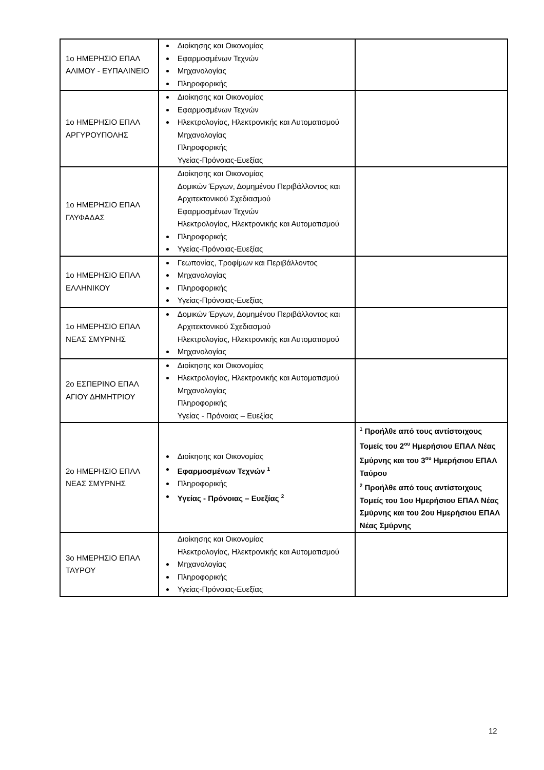| 1ο ΗΜΕΡΗΣΙΟ ΕΠΑΛ ΑΛΙΜΟΥ - ΕΥΠΑΛΙΝΕΙΟ | Διοίκησης και Οικονομίας Εφαρμοσμένων Τεχνών Μηχανολογίας Πληροφορικής | |
| 1ο ΗΜΕΡΗΣΙΟ ΕΠΑΛ ΑΡΓΥΡΟΥΠΟΛΗΣ | Διοίκησης και Οικονομίας Εφαρμοσμένων Τεχνών Ηλεκτρολογίας, Ηλεκτρονικής και Αυτοματισμού Μηχανολογίας Πληροφορικής Υγείας-Πρόνοιας-Ευεξίας | |
| 1ο ΗΜΕΡΗΣΙΟ ΕΠΑΛ ΓΛΥΦΑΔΑΣ | Διοίκησης και Οικονομίας Δομικών Έργων, Δομημένου Περιβάλλοντος και Αρχιτεκτονικού Σχεδιασμού Εφαρμοσμένων Τεχνών Ηλεκτρολογίας, Ηλεκτρονικής και Αυτοματισμού Πληροφορικής Υγείας-Πρόνοιας-Ευεξίας | |
| 1ο ΗΜΕΡΗΣΙΟ ΕΠΑΛ ΕΛΛΗΝΙΚΟΥ | Γεωπονίας, Τροφίμων και Περιβάλλοντος Μηχανολογίας Πληροφορικής Υγείας-Πρόνοιας-Ευεξίας | |
| 1ο ΗΜΕΡΗΣΙΟ ΕΠΑΛ ΝΕΑΣ ΣΜΥΡΝΗΣ | Δομικών Έργων, Δομημένου Περιβάλλοντος και Αρχιτεκτονικού Σχεδιασμού Ηλεκτρολογίας, Ηλεκτρονικής και Αυτοματισμού Μηχανολογίας | |
| 2ο ΕΣΠΕΡΙΝΟ ΕΠΑΛ ΑΓΙΟΥ ΔΗΜΗΤΡΙΟΥ | Διοίκησης και Οικονομίας Ηλεκτρολογίας, Ηλεκτρονικής και Αυτοματισμού Μηχανολογίας Πληροφορικής Υγείας - Πρόνοιας – Ευεξίας | |
| 2ο ΗΜΕΡΗΣΙΟ ΕΠΑΛ ΝΕΑΣ ΣΜΥΡΝΗΣ | Διοίκησης και Οικονομίας Εφαρμοσμένων Τεχνών <sup>1</sup> Πληροφορικής Υγείας - Πρόνοιας – Ευεξίας <sup>2</sup> | <sup>1</sup> Προήλθε από τους αντίστοιχους Τομείς του 2<sup>ου</sup> Ημερήσιου ΕΠΑΛ Νέας Σμύρνης και του 3<sup>ου</sup> Ημερήσιου ΕΠΑΛ Ταύρου <sup>2</sup> Προήλθε από τους αντίστοιχους Τομείς του 1ου Ημερήσιου ΕΠΑΛ Νέας Σμύρνης και του 2ου Ημερήσιου ΕΠΑΛ Νέας Σμύρνης |
| 3ο ΗΜΕΡΗΣΙΟ ΕΠΑΛ ΤΑΥΡΟΥ | Διοίκησης και Οικονομίας Ηλεκτρολογίας, Ηλεκτρονικής και Αυτοματισμού Μηχανολογίας Πληροφορικής Υγείας-Πρόνοιας-Ευεξίας | |
12